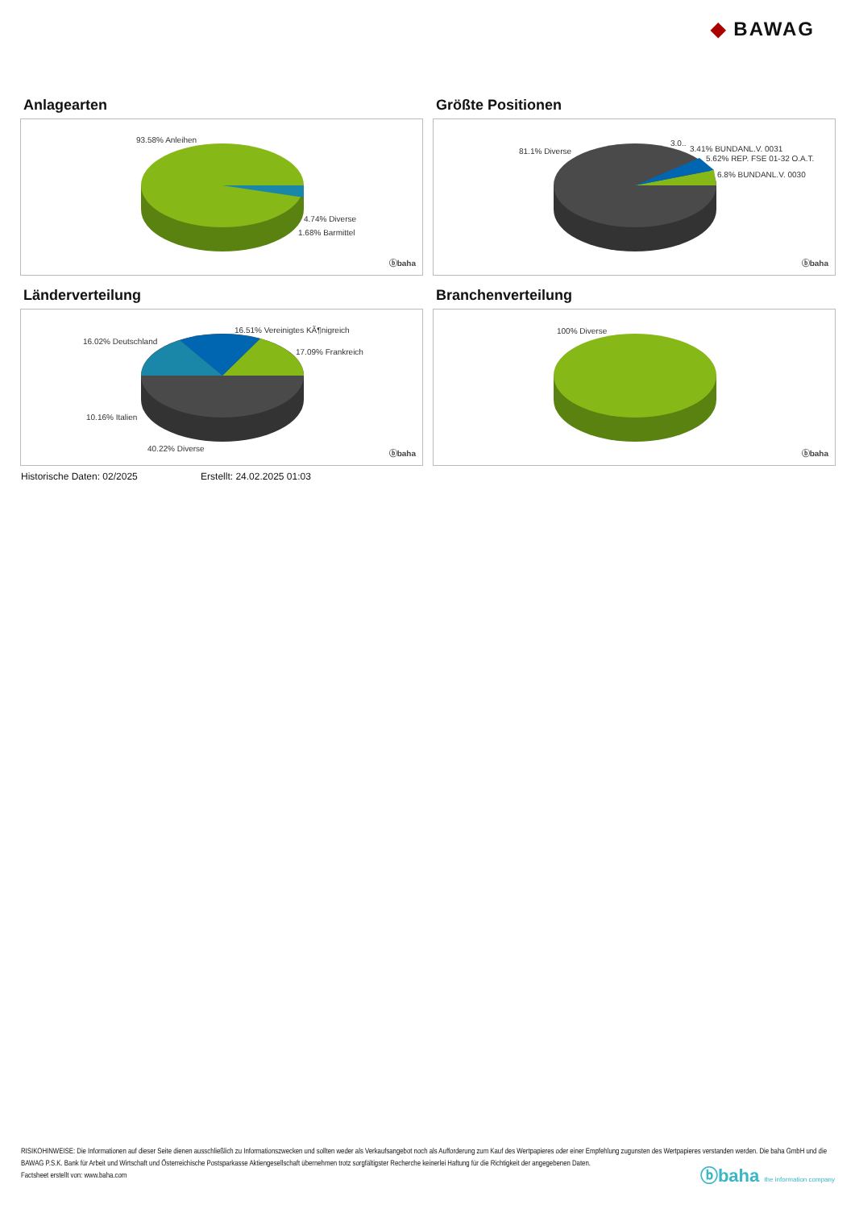◆ BAWAG
Anlagearten
93.58% Anleihen
4.74% Diverse
1.68% Barmittel
ⓑbaha
Größte Positionen
81.1% Diverse
3.0..
3.41% BUNDANL.V. 0031
5.62% REP. FSE 01-32 O.A.T.
6.8% BUNDANL.V. 0030
ⓑbaha
Länderverteilung
16.51% Vereinigtes KÃ¶nigreich
16.02% Deutschland
17.09% Frankreich
10.16% Italien
40.22% Diverse
ⓑbaha
Branchenverteilung
100% Diverse
ⓑbaha
Historische Daten: 02/2025 Erstellt: 24.02.2025 01:03
RISIKOHINWEISE: Die Informationen auf dieser Seite dienen ausschließlich zu Informationszwecken und sollten weder als Verkaufsangebot noch als Aufforderung zum Kauf des Wertpapieres oder einer Empfehlung zugunsten des Wertpapieres verstanden werden. Die baha GmbH und die BAWAG P.S.K. Bank für Arbeit und Wirtschaft und Österreichische Postsparkasse Aktiengesellschaft übernehmen trotz sorgfältigster Recherche keinerlei Haftung für die Richtigkeit der angegebenen Daten.
Factsheet erstellt von: www.baha.com
ⓑbaha the information company